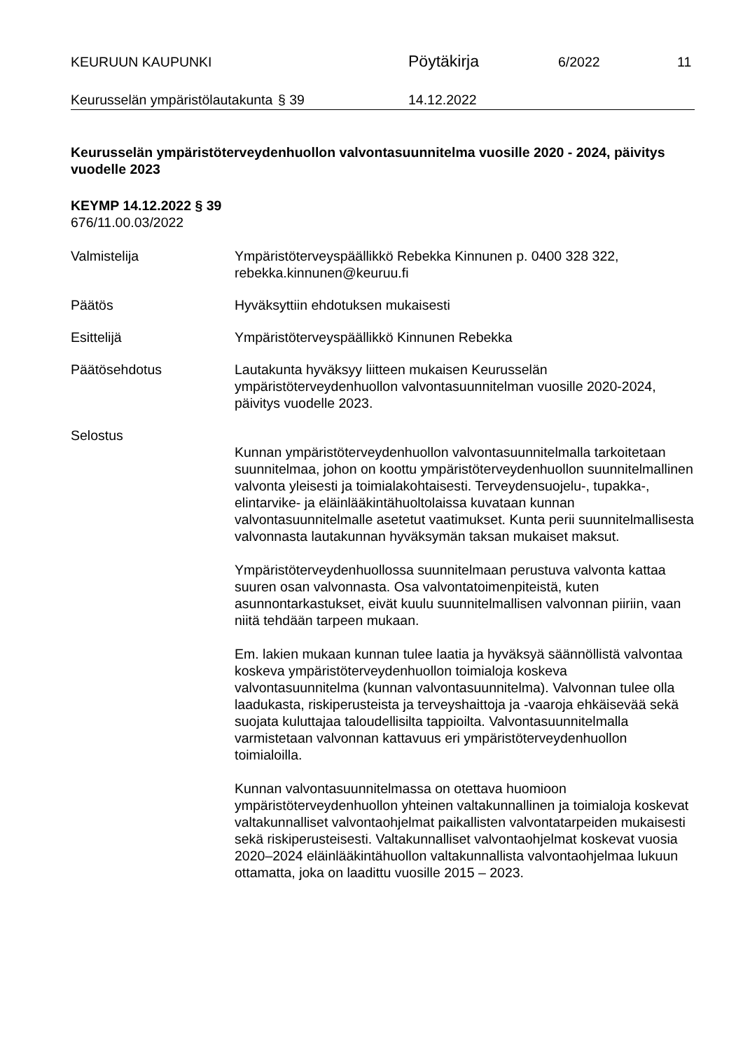KEURUUN KAUPUNKI
Pöytäkirja
6/2022 11
Keurusselän ympäristölautakunta
§ 39 14.12.2022
Keurusselän ympäristöterveydenhuollon valvontasuunnitelma vuosille 2020 - 2024, päivitys vuodelle 2023
KEYMP 14.12.2022 § 39
676/11.00.03/2022
Valmistelija Ympäristöterveyspäällikkö Rebekka Kinnunen p. 0400 328 322, rebekka.kinnunen@keuruu.fi
Päätös Hyväksyttiin ehdotuksen mukaisesti
Esittelijä Ympäristöterveyspäällikkö Kinnunen Rebekka
Päätösehdotus Lautakunta hyväksyy liitteen mukaisen Keurusselän ympäristöterveydenhuollon valvontasuunnitelman vuosille 2020-2024, päivitys vuodelle 2023.
Selostus
Kunnan ympäristöterveydenhuollon valvontasuunnitelmalla tarkoitetaan suunnitelmaa, johon on koottu ympäristöterveydenhuollon suunnitelmallinen valvonta yleisesti ja toimialakohtaisesti. Terveydensuojelu-, tupakka-, elintarvike- ja eläinlääkintähuoltolaissa kuvataan kunnan valvontasuunnitelmalle asetetut vaatimukset. Kunta perii suunnitelmallisesta valvonnasta lautakunnan hyväksymän taksan mukaiset maksut.
Ympäristöterveydenhuollossa suunnitelmaan perustuva valvonta kattaa suuren osan valvonnasta. Osa valvontatoimenpiteistä, kuten asunnontarkastukset, eivät kuulu suunnitelmallisen valvonnan piiriin, vaan niitä tehdään tarpeen mukaan.
Em. lakien mukaan kunnan tulee laatia ja hyväksyä säännöllistä valvontaa koskeva ympäristöterveydenhuollon toimialoja koskeva valvontasuunnitelma (kunnan valvontasuunnitelma). Valvonnan tulee olla laadukasta, riskiperusteista ja terveyshaittoja ja -vaaroja ehkäisevää sekä suojata kuluttajaa taloudellisilta tappioilta. Valvontasuunnitelmalla varmistetaan valvonnan kattavuus eri ympäristöterveydenhuollon toimialoilla.
Kunnan valvontasuunnitelmassa on otettava huomioon ympäristöterveydenhuollon yhteinen valtakunnallinen ja toimialoja koskevat valtakunnalliset valvontaohjelmat paikallisten valvontatarpeiden mukaisesti sekä riskiperusteisesti. Valtakunnalliset valvontaohjelmat koskevat vuosia 2020–2024 eläinlääkintähuollon valtakunnallista valvontaohjelmaa lukuun ottamatta, joka on laadittu vuosille 2015 – 2023.